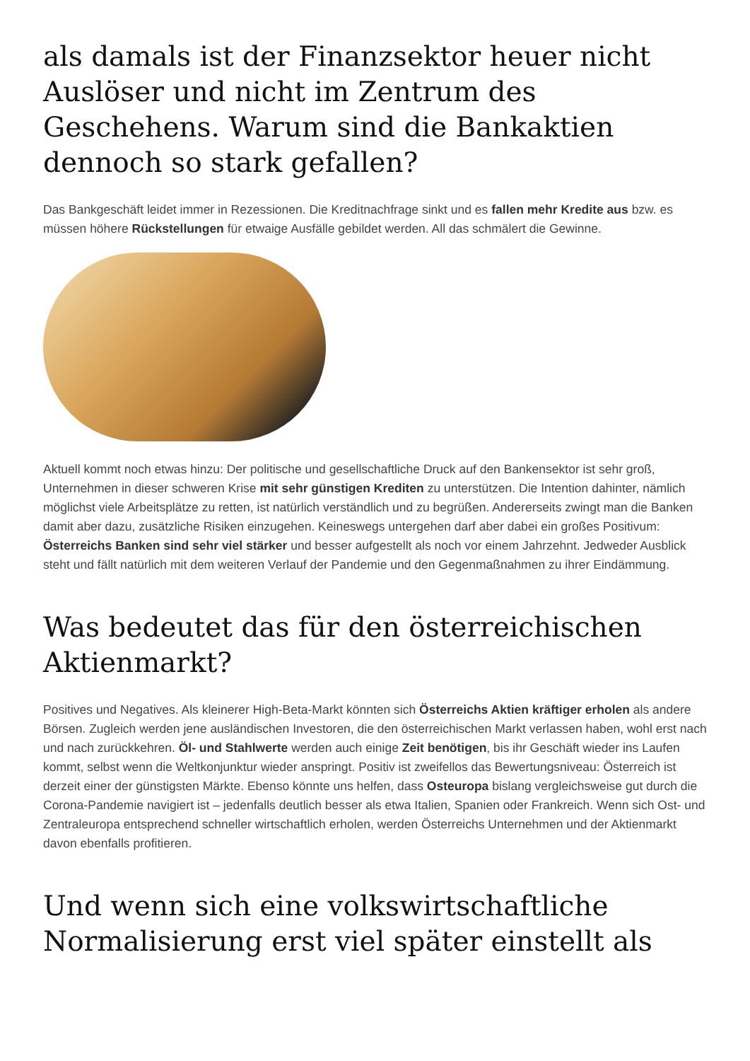als damals ist der Finanzsektor heuer nicht Auslöser und nicht im Zentrum des Geschehens. Warum sind die Bankaktien dennoch so stark gefallen?
Das Bankgeschäft leidet immer in Rezessionen. Die Kreditnachfrage sinkt und es fallen mehr Kredite aus bzw. es müssen höhere Rückstellungen für etwaige Ausfälle gebildet werden. All das schmälert die Gewinne.
Aktuell kommt noch etwas hinzu: Der politische und gesellschaftliche Druck auf den Bankensektor ist sehr groß, Unternehmen in dieser schweren Krise mit sehr günstigen Krediten zu unterstützen. Die Intention dahinter, nämlich möglichst viele Arbeitsplätze zu retten, ist natürlich verständlich und zu begrüßen. Andererseits zwingt man die Banken damit aber dazu, zusätzliche Risiken einzugehen. Keineswegs untergehen darf aber dabei ein großes Positivum: Österreichs Banken sind sehr viel stärker und besser aufgestellt als noch vor einem Jahrzehnt. Jedweder Ausblick steht und fällt natürlich mit dem weiteren Verlauf der Pandemie und den Gegenmaßnahmen zu ihrer Eindämmung.
Was bedeutet das für den österreichischen Aktienmarkt?
Positives und Negatives. Als kleinerer High-Beta-Markt könnten sich Österreichs Aktien kräftiger erholen als andere Börsen. Zugleich werden jene ausländischen Investoren, die den österreichischen Markt verlassen haben, wohl erst nach und nach zurückkehren. Öl- und Stahlwerte werden auch einige Zeit benötigen, bis ihr Geschäft wieder ins Laufen kommt, selbst wenn die Weltkonjunktur wieder anspringt. Positiv ist zweifellos das Bewertungsniveau: Österreich ist derzeit einer der günstigsten Märkte. Ebenso könnte uns helfen, dass Osteuropa bislang vergleichsweise gut durch die Corona-Pandemie navigiert ist – jedenfalls deutlich besser als etwa Italien, Spanien oder Frankreich. Wenn sich Ost- und Zentraleuropa entsprechend schneller wirtschaftlich erholen, werden Österreichs Unternehmen und der Aktienmarkt davon ebenfalls profitieren.
Und wenn sich eine volkswirtschaftliche Normalisierung erst viel später einstellt als